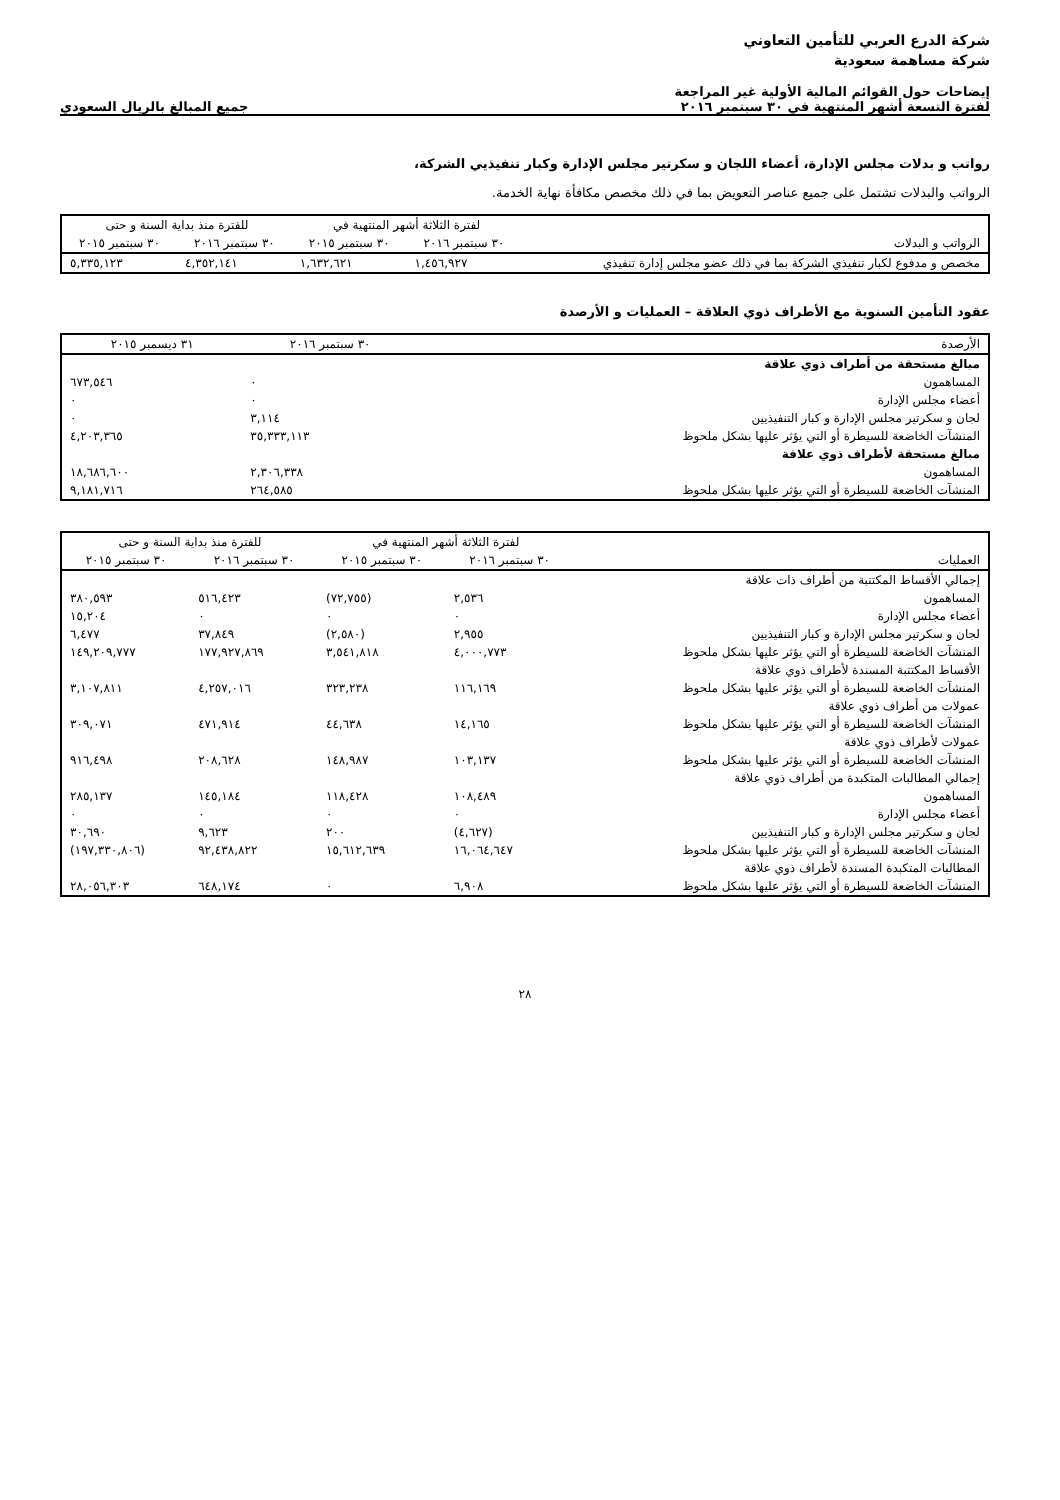شركة الدرع العربي للتأمين التعاوني
شركة مساهمة سعودية
إيضاحات حول القوائم المالية الأولية غير المراجعة
لفترة التسعة أشهر المنتهية في ٣٠ سبتمبر ٢٠١٦
جميع المبالغ بالريال السعودي
رواتب و بدلات مجلس الإدارة، أعضاء اللجان و سكرتير مجلس الإدارة وكبار تنفيذيي الشركة،
الرواتب والبدلات تشتمل على جميع عناصر التعويض بما في ذلك مخصص مكافأة نهاية الخدمة.
| الرواتب و البدلات | لفترة الثلاثة أشهر المنتهية في | | للفترة منذ بداية السنة و حتى | |
| --- | --- | --- | --- | --- |
| | ٣٠ سبتمبر ٢٠١٦ | ٣٠ سبتمبر ٢٠١٥ | ٣٠ سبتمبر ٢٠١٦ | ٣٠ سبتمبر ٢٠١٥ |
| مخصص و مدفوع لكبار تنفيذي الشركة بما في ذلك عضو مجلس إدارة تنفيذي | ١,٤٥٦,٩٢٧ | ١,٦٣٢,٦٢١ | ٤,٣٥٢,١٤١ | ٥,٣٣٥,١٢٣ |
عقود التأمين السنوية مع الأطراف ذوي العلاقة – العمليات و الأرصدة
| الأرصدة | ٣٠ سبتمبر ٢٠١٦ | ٣١ ديسمبر ٢٠١٥ |
| --- | --- | --- |
| مبالغ مستحقة من أطراف ذوي علاقة | | |
| المساهمون | ٠ | ٦٧٣,٥٤٦ |
| أعضاء مجلس الإدارة | ٠ | ٠ |
| لجان و سكرتير مجلس الإدارة و كبار التنفيذيين | ٣,١١٤ | ٠ |
| المنشآت الخاضعة للسيطرة أو التي يؤثر عليها بشكل ملحوظ | ٣٥,٣٣٣,١١٣ | ٤,٢٠٣,٣٦٥ |
| مبالغ مستحقة لأطراف ذوي علاقة | | |
| المساهمون | ٢,٣٠٦,٣٣٨ | ١٨,٦٨٦,٦٠٠ |
| المنشآت الخاضعة للسيطرة أو التي يؤثر عليها بشكل ملحوظ | ٢٦٤,٥٨٥ | ٩,١٨١,٧١٦ |
| العمليات | لفترة الثلاثة أشهر المنتهية في | | للفترة منذ بداية السنة و حتى | |
| --- | --- | --- | --- | --- |
| | ٣٠ سبتمبر ٢٠١٦ | ٣٠ سبتمبر ٢٠١٥ | ٣٠ سبتمبر ٢٠١٦ | ٣٠ سبتمبر ٢٠١٥ |
| إجمالي الأقساط المكتتبة من أطراف ذات علاقة | | | | |
| المساهمون | ٢,٥٣٦ | (٧٢,٧٥٥) | ٥١٦,٤٢٣ | ٣٨٠,٥٩٣ |
| أعضاء مجلس الإدارة | ٠ | ٠ | ٠ | ١٥,٢٠٤ |
| لجان و سكرتير مجلس الإدارة و كبار التنفيذيين | ٢,٩٥٥ | (٢,٥٨٠) | ٣٧,٨٤٩ | ٦,٤٧٧ |
| المنشآت الخاضعة للسيطرة أو التي يؤثر عليها بشكل ملحوظ | ٤,٠٠٠,٧٧٣ | ٣,٥٤١,٨١٨ | ١٧٧,٩٢٧,٨٦٩ | ١٤٩,٢٠٩,٧٧٧ |
| الأقساط المكتتبة المسندة لأطراف ذوي علاقة | | | | |
| المنشآت الخاضعة للسيطرة أو التي يؤثر عليها بشكل ملحوظ | ١١٦,١٦٩ | ٣٢٣,٢٣٨ | ٤,٢٥٧,٠١٦ | ٣,١٠٧,٨١١ |
| عمولات من أطراف ذوي علاقة | | | | |
| المنشآت الخاضعة للسيطرة أو التي يؤثر عليها بشكل ملحوظ | ١٤,١٦٥ | ٤٤,٦٣٨ | ٤٧١,٩١٤ | ٣٠٩,٠٧١ |
| عمولات لأطراف ذوي علاقة | | | | |
| المنشآت الخاضعة للسيطرة أو التي يؤثر عليها بشكل ملحوظ | ١٠٣,١٣٧ | ١٤٨,٩٨٧ | ٢٠٨,٦٢٨ | ٩١٦,٤٩٨ |
| إجمالي المطالبات المتكبدة من أطراف ذوي علاقة | | | | |
| المساهمون | ١٠٨,٤٨٩ | ١١٨,٤٢٨ | ١٤٥,١٨٤ | ٢٨٥,١٣٧ |
| أعضاء مجلس الإدارة | ٠ | ٠ | ٠ | ٠ |
| لجان و سكرتير مجلس الإدارة و كبار التنفيذيين | (٤,٦٢٧) | ٢٠٠ | ٩,٦٢٣ | ٣٠,٦٩٠ |
| المنشآت الخاضعة للسيطرة أو التي يؤثر عليها بشكل ملحوظ | ١٦,٠٦٤,٦٤٧ | ١٥,٦١٢,٦٣٩ | ٩٢,٤٣٨,٨٢٢ | (١٩٧,٣٣٠,٨٠٦) |
| المطالبات المتكبدة المسندة لأطراف ذوي علاقة | | | | |
| المنشآت الخاضعة للسيطرة أو التي يؤثر عليها بشكل ملحوظ | ٦,٩٠٨ | ٠ | ٦٤٨,١٧٤ | ٢٨,٠٥٦,٣٠٣ |
٢٨